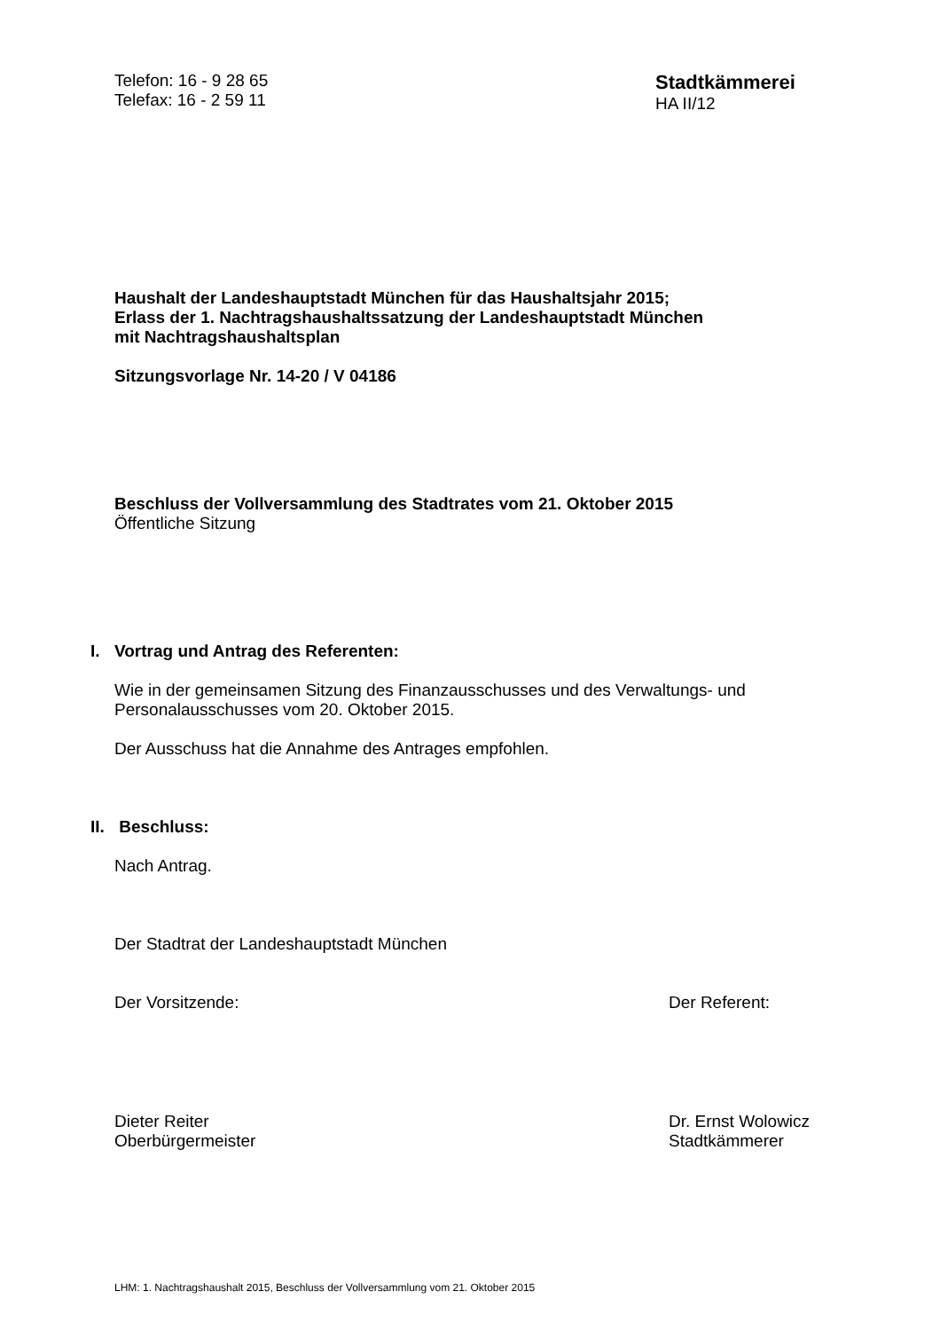Telefon: 16 - 9 28 65
Telefax: 16 - 2 59 11
Stadtkämmerei
HA II/12
Haushalt der Landeshauptstadt München für das Haushaltsjahr 2015;
Erlass der 1. Nachtragshaushaltssatzung der Landeshauptstadt München
mit Nachtragshaushaltsplan
Sitzungsvorlage Nr. 14-20 / V 04186
Beschluss der Vollversammlung des Stadtrates vom 21. Oktober 2015
Öffentliche Sitzung
I. Vortrag und Antrag des Referenten:
Wie in der gemeinsamen Sitzung des Finanzausschusses und des Verwaltungs- und
Personalausschusses vom 20. Oktober 2015.
Der Ausschuss hat die Annahme des Antrages empfohlen.
II. Beschluss:
Nach Antrag.
Der Stadtrat der Landeshauptstadt München
Der Vorsitzende: Der Referent:
Dieter Reiter
Oberbürgermeister
Dr. Ernst Wolowicz
Stadtkämmerer
LHM: 1. Nachtragshaushalt 2015, Beschluss der Vollversammlung vom 21. Oktober 2015